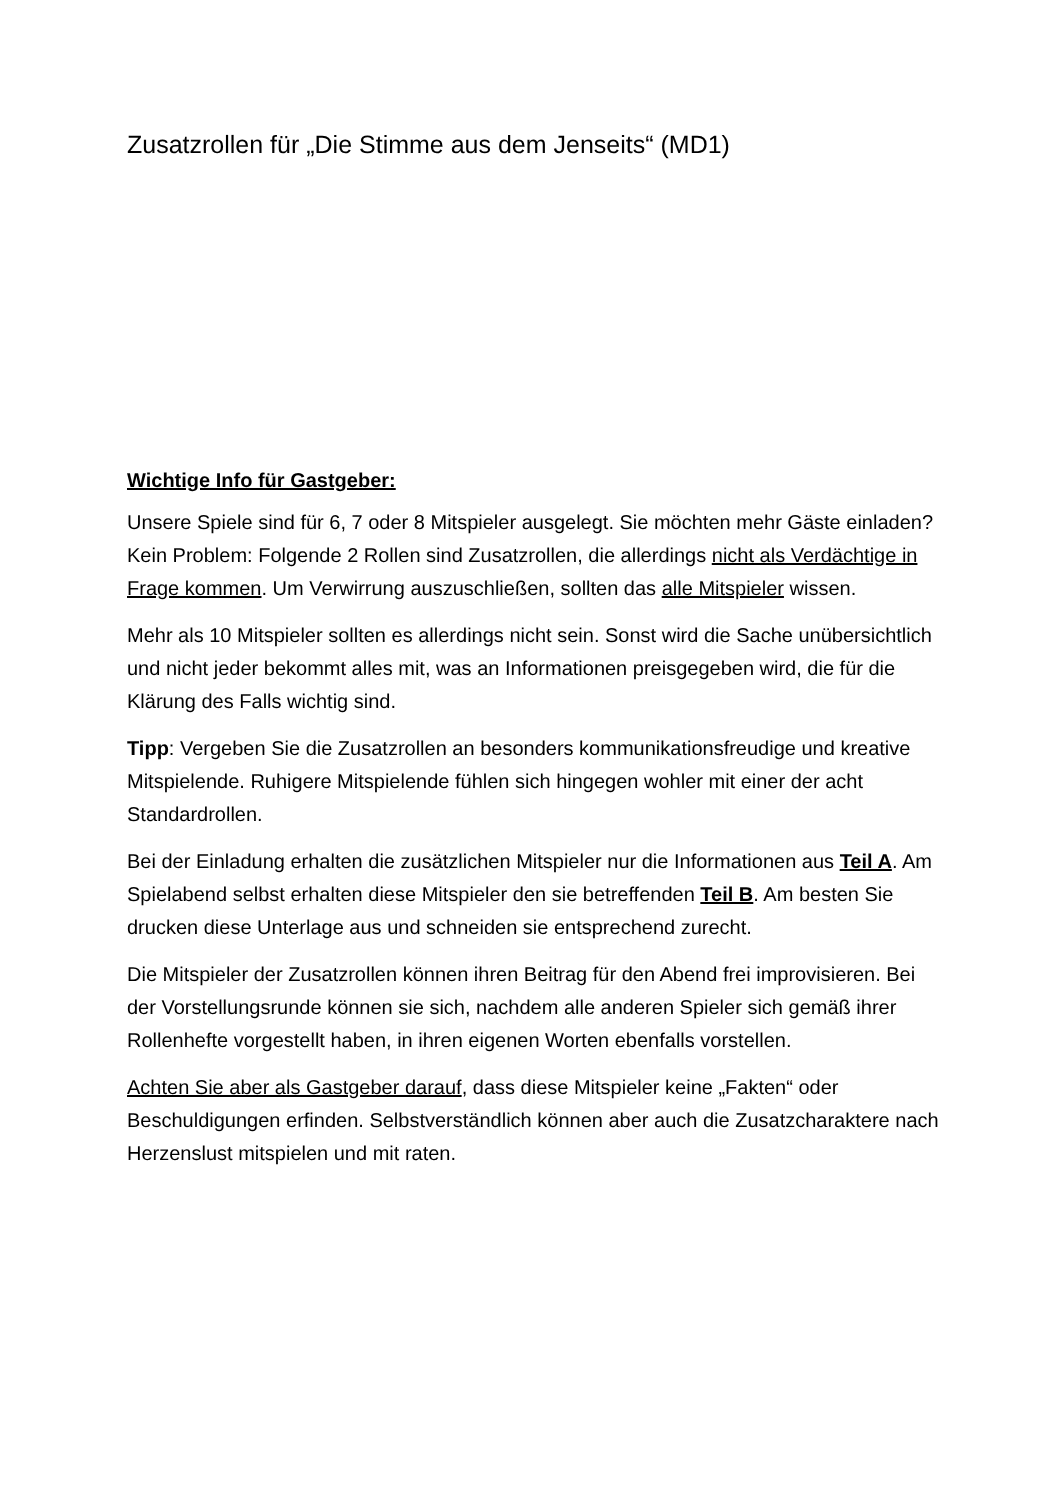Zusatzrollen für „Die Stimme aus dem Jenseits“ (MD1)
Wichtige Info für Gastgeber:
Unsere Spiele sind für 6, 7 oder 8 Mitspieler ausgelegt. Sie möchten mehr Gäste einladen? Kein Problem: Folgende 2 Rollen sind Zusatzrollen, die allerdings nicht als Verdächtige in Frage kommen. Um Verwirrung auszuschließen, sollten das alle Mitspieler wissen.
Mehr als 10 Mitspieler sollten es allerdings nicht sein. Sonst wird die Sache unübersichtlich und nicht jeder bekommt alles mit, was an Informationen preisgegeben wird, die für die Klärung des Falls wichtig sind.
Tipp: Vergeben Sie die Zusatzrollen an besonders kommunikationsfreudige und kreative Mitspielende. Ruhigere Mitspielende fühlen sich hingegen wohler mit einer der acht Standardrollen.
Bei der Einladung erhalten die zusätzlichen Mitspieler nur die Informationen aus Teil A. Am Spielabend selbst erhalten diese Mitspieler den sie betreffenden Teil B. Am besten Sie drucken diese Unterlage aus und schneiden sie entsprechend zurecht.
Die Mitspieler der Zusatzrollen können ihren Beitrag für den Abend frei improvisieren. Bei der Vorstellungsrunde können sie sich, nachdem alle anderen Spieler sich gemäß ihrer Rollenhefte vorgestellt haben, in ihren eigenen Worten ebenfalls vorstellen.
Achten Sie aber als Gastgeber darauf, dass diese Mitspieler keine „Fakten“ oder Beschuldigungen erfinden. Selbstverständlich können aber auch die Zusatzcharaktere nach Herzenslust mitspielen und mit raten.